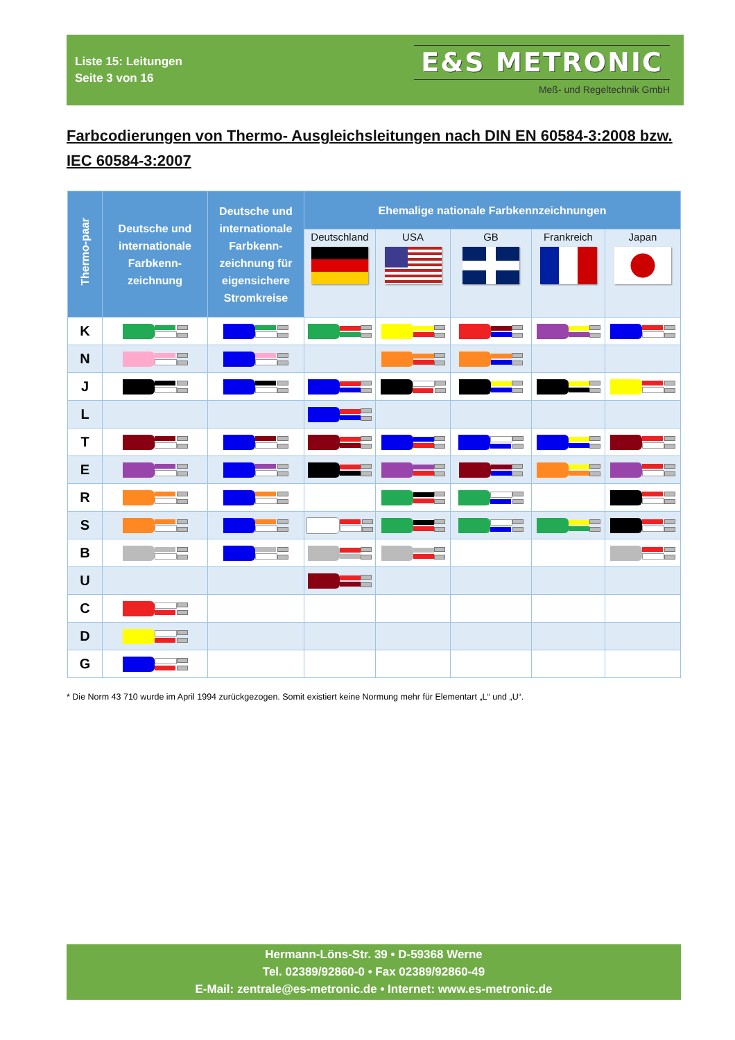Liste 15: Leitungen
Seite 3 von 16
E&S METRONIC
Meß- und Regeltechnik GmbH
Farbcodierungen von Thermo- Ausgleichsleitungen nach DIN EN 60584-3:2008 bzw. IEC 60584-3:2007
| Thermo-paar | Deutsche und internationale Farbkenn-zeichnung | Deutsche und internationale Farbkenn-zeichnung für eigensichere Stromkreise | Ehemalige nationale Farbkennzeichnungen | | | | |
| --- | --- | --- | --- | --- | --- | --- | --- |
| | | | Deutschland | USA | GB | Frankreich | Japan |
| K | | | | | | | |
| N | | | | | | | |
| J | | | | | | | |
| L | | | | | | | |
| T | | | | | | | |
| E | | | | | | | |
| R | | | | | | | |
| S | | | | | | | |
| B | | | | | | | |
| U | | | | | | | |
| C | | | | | | | |
| D | | | | | | | |
| G | | | | | | | |
* Die Norm 43 710 wurde im April 1994 zurückgezogen. Somit existiert keine Normung mehr für Elementart „L“ und „U“.
Hermann-Löns-Str. 39 • D-59368 Werne
Tel. 02389/92860-0 • Fax 02389/92860-49
E-Mail: zentrale@es-metronic.de • Internet: www.es-metronic.de